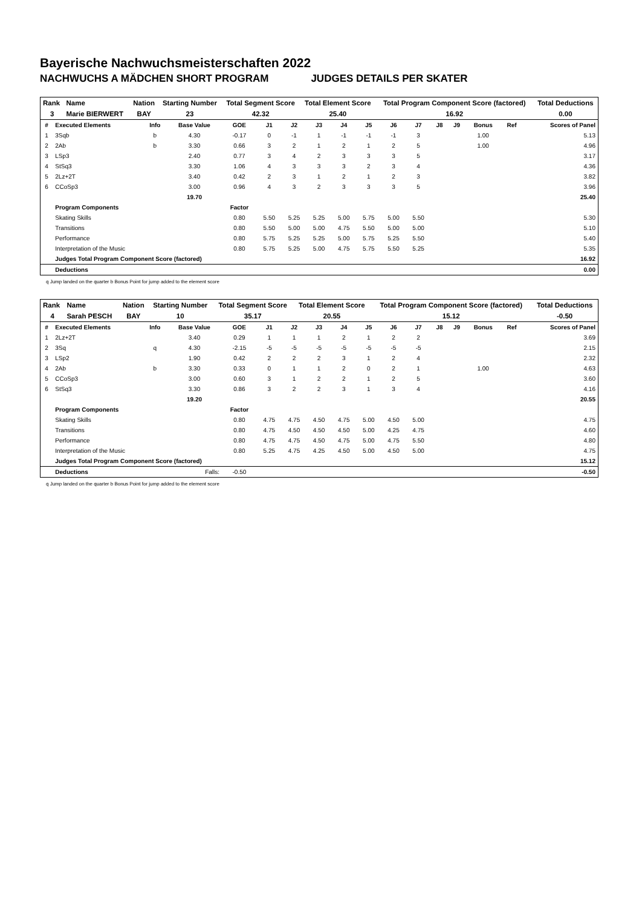Bayerische Nachwuchsmeisterschaften 2022
NACHWUCHS A MÄDCHEN SHORT PROGRAM JUDGES DETAILS PER SKATER
| Rank | Name | Nation | Starting Number | Total Segment Score | Total Element Score | Total Program Component Score (factored) | Total Deductions |
| --- | --- | --- | --- | --- | --- | --- | --- |
| 3 | Marie BIERWERT | BAY | 23 | 42.32 | 25.40 | 16.92 | 0.00 |
| # | Executed Elements | Info | Base Value | GOE | J1 | J2 | J3 | J4 | J5 | J6 | J7 | J8 | J9 | Bonus | Ref | Scores of Panel |
| 1 | 3Sqb | b | 4.30 | -0.17 | 0 | -1 | 1 | -1 | -1 | -1 | 3 | | | 1.00 | | 5.13 |
| 2 | 2Ab | b | 3.30 | 0.66 | 3 | 2 | 1 | 2 | 1 | 2 | 5 | | | 1.00 | | 4.96 |
| 3 | LSp3 | | 2.40 | 0.77 | 3 | 4 | 2 | 3 | 3 | 3 | 5 | | | | | 3.17 |
| 4 | StSq3 | | 3.30 | 1.06 | 4 | 3 | 3 | 3 | 2 | 3 | 4 | | | | | 4.36 |
| 5 | 2Lz+2T | | 3.40 | 0.42 | 2 | 3 | 1 | 2 | 1 | 2 | 3 | | | | | 3.82 |
| 6 | CCoSp3 | | 3.00 | 0.96 | 4 | 3 | 2 | 3 | 3 | 3 | 5 | | | | | 3.96 |
| | | | 19.70 | | | | | | | | | | | | | 25.40 |
| | Program Components | | | Factor | | | | | | | | | | | | |
| | Skating Skills | | | 0.80 | 5.50 | 5.25 | 5.25 | 5.00 | 5.75 | 5.00 | 5.50 | | | | | 5.30 |
| | Transitions | | | 0.80 | 5.50 | 5.00 | 5.00 | 4.75 | 5.50 | 5.00 | 5.00 | | | | | 5.10 |
| | Performance | | | 0.80 | 5.75 | 5.25 | 5.25 | 5.00 | 5.75 | 5.25 | 5.50 | | | | | 5.40 |
| | Interpretation of the Music | | | 0.80 | 5.75 | 5.25 | 5.00 | 4.75 | 5.75 | 5.50 | 5.25 | | | | | 5.35 |
| | Judges Total Program Component Score (factored) | | | | | | | | | | | | | | | 16.92 |
| | Deductions | | | | | | | | | | | | | | | 0.00 |
q Jump landed on the quarter b Bonus Point for jump added to the element score
| Rank | Name | Nation | Starting Number | Total Segment Score | Total Element Score | Total Program Component Score (factored) | Total Deductions |
| --- | --- | --- | --- | --- | --- | --- | --- |
| 4 | Sarah PESCH | BAY | 10 | 35.17 | 20.55 | 15.12 | -0.50 |
| # | Executed Elements | Info | Base Value | GOE | J1 | J2 | J3 | J4 | J5 | J6 | J7 | J8 | J9 | Bonus | Ref | Scores of Panel |
| 1 | 2Lz+2T | | 3.40 | 0.29 | 1 | 1 | 1 | 2 | 1 | 2 | 2 | | | | | 3.69 |
| 2 | 3Sq | q | 4.30 | -2.15 | -5 | -5 | -5 | -5 | -5 | -5 | -5 | | | | | 2.15 |
| 3 | LSp2 | | 1.90 | 0.42 | 2 | 2 | 2 | 3 | 1 | 2 | 4 | | | | | 2.32 |
| 4 | 2Ab | b | 3.30 | 0.33 | 0 | 1 | 1 | 2 | 0 | 2 | 1 | | | 1.00 | | 4.63 |
| 5 | CCoSp3 | | 3.00 | 0.60 | 3 | 1 | 2 | 2 | 1 | 2 | 5 | | | | | 3.60 |
| 6 | StSq3 | | 3.30 | 0.86 | 3 | 2 | 2 | 3 | 1 | 3 | 4 | | | | | 4.16 |
| | | | 19.20 | | | | | | | | | | | | | 20.55 |
| | Program Components | | | Factor | | | | | | | | | | | | |
| | Skating Skills | | | 0.80 | 4.75 | 4.75 | 4.50 | 4.75 | 5.00 | 4.50 | 5.00 | | | | | 4.75 |
| | Transitions | | | 0.80 | 4.75 | 4.50 | 4.50 | 4.50 | 5.00 | 4.25 | 4.75 | | | | | 4.60 |
| | Performance | | | 0.80 | 4.75 | 4.75 | 4.50 | 4.75 | 5.00 | 4.75 | 5.50 | | | | | 4.80 |
| | Interpretation of the Music | | | 0.80 | 5.25 | 4.75 | 4.25 | 4.50 | 5.00 | 4.50 | 5.00 | | | | | 4.75 |
| | Judges Total Program Component Score (factored) | | | | | | | | | | | | | | | 15.12 |
| | Deductions | Falls: | | -0.50 | | | | | | | | | | | | -0.50 |
q Jump landed on the quarter b Bonus Point for jump added to the element score